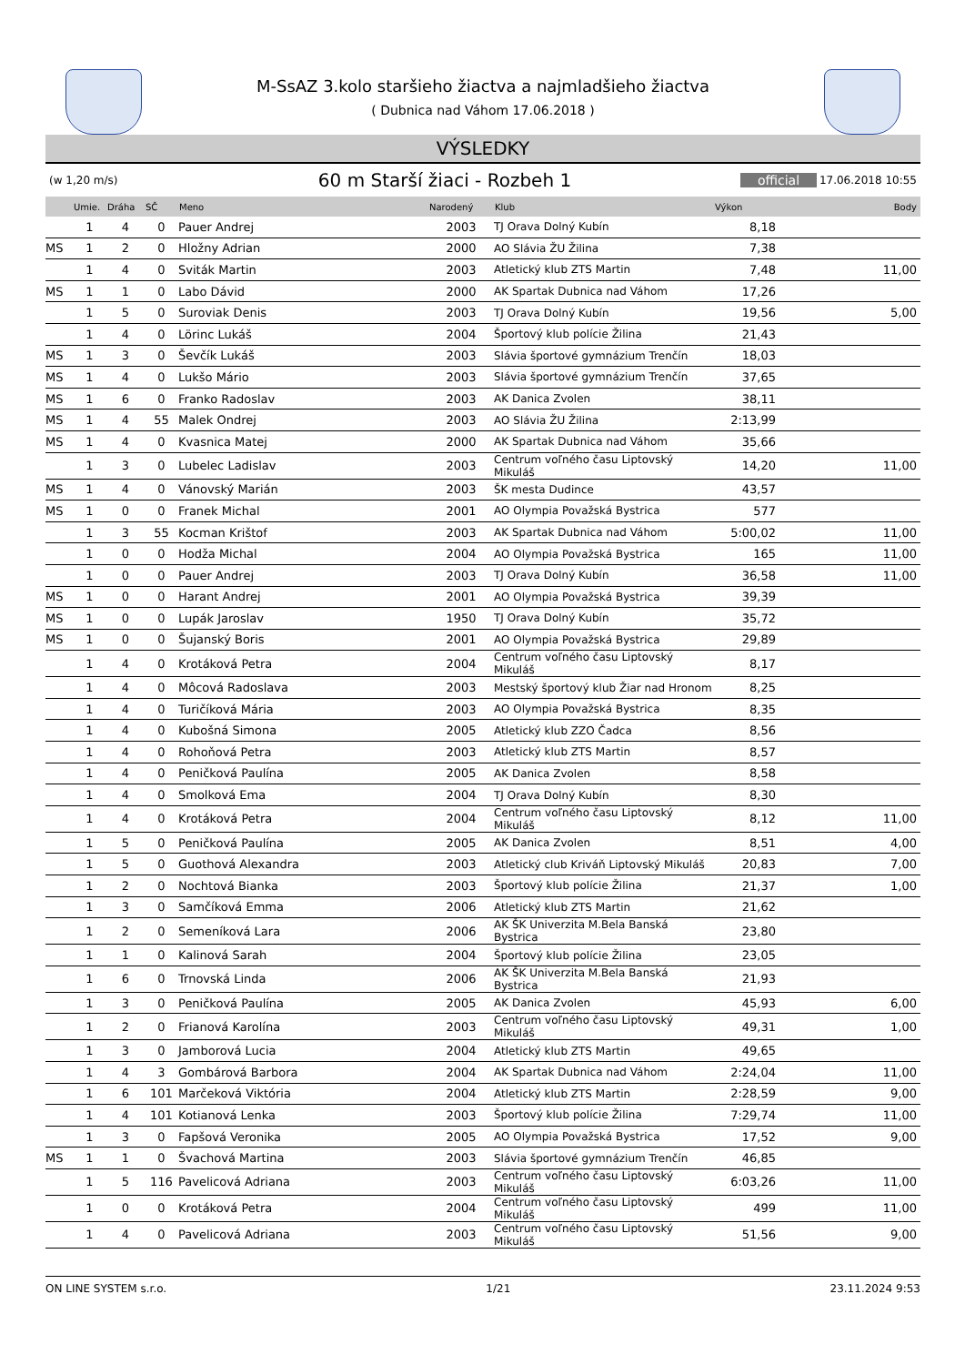M-SsAZ 3.kolo staršieho žiactva a najmladšieho žiactva
( Dubnica nad Váhom 17.06.2018 )
VÝSLEDKY
(w 1,20 m/s) 60 m Starší žiaci - Rozbeh 1 official 17.06.2018 10:55
| | Umie. | Dráha | SČ | Meno | Narodený | Klub | Výkon | Body |
| --- | --- | --- | --- | --- | --- | --- | --- | --- |
| | 1 | 4 | 0 | Pauer Andrej | 2003 | TJ Orava Dolný Kubín | 8,18 | |
| MS | 1 | 2 | 0 | Hložny Adrian | 2000 | AO Slávia ŽU Žilina | 7,38 | |
| | 1 | 4 | 0 | Sviták Martin | 2003 | Atletický klub ZTS Martin | 7,48 | 11,00 |
| MS | 1 | 1 | 0 | Labo Dávid | 2000 | AK Spartak Dubnica nad Váhom | 17,26 | |
| | 1 | 5 | 0 | Suroviak Denis | 2003 | TJ Orava Dolný Kubín | 19,56 | 5,00 |
| | 1 | 4 | 0 | Lörinc Lukáš | 2004 | Športový klub polície Žilina | 21,43 | |
| MS | 1 | 3 | 0 | Ševčík Lukáš | 2003 | Slávia športové gymnázium Trenčín | 18,03 | |
| MS | 1 | 4 | 0 | Lukšo Mário | 2003 | Slávia športové gymnázium Trenčín | 37,65 | |
| MS | 1 | 6 | 0 | Franko Radoslav | 2003 | AK Danica Zvolen | 38,11 | |
| MS | 1 | 4 | 55 | Malek Ondrej | 2003 | AO Slávia ŽU Žilina | 2:13,99 | |
| MS | 1 | 4 | 0 | Kvasnica Matej | 2000 | AK Spartak Dubnica nad Váhom | 35,66 | |
| | 1 | 3 | 0 | Lubelec Ladislav | 2003 | Centrum voľného času Liptovský Mikuláš | 14,20 | 11,00 |
| MS | 1 | 4 | 0 | Vánovský Marián | 2003 | ŠK mesta Dudince | 43,57 | |
| MS | 1 | 0 | 0 | Franek Michal | 2001 | AO Olympia Považská Bystrica | 577 | |
| | 1 | 3 | 55 | Kocman Krištof | 2003 | AK Spartak Dubnica nad Váhom | 5:00,02 | 11,00 |
| | 1 | 0 | 0 | Hodža Michal | 2004 | AO Olympia Považská Bystrica | 165 | 11,00 |
| | 1 | 0 | 0 | Pauer Andrej | 2003 | TJ Orava Dolný Kubín | 36,58 | 11,00 |
| MS | 1 | 0 | 0 | Harant Andrej | 2001 | AO Olympia Považská Bystrica | 39,39 | |
| MS | 1 | 0 | 0 | Lupák Jaroslav | 1950 | TJ Orava Dolný Kubín | 35,72 | |
| MS | 1 | 0 | 0 | Šujanský Boris | 2001 | AO Olympia Považská Bystrica | 29,89 | |
| | 1 | 4 | 0 | Krotáková Petra | 2004 | Centrum voľného času Liptovský Mikuláš | 8,17 | |
| | 1 | 4 | 0 | Môcová Radoslava | 2003 | Mestský športový klub Žiar nad Hronom | 8,25 | |
| | 1 | 4 | 0 | Turičíková Mária | 2003 | AO Olympia Považská Bystrica | 8,35 | |
| | 1 | 4 | 0 | Kubošná Simona | 2005 | Atletický klub ZZO Čadca | 8,56 | |
| | 1 | 4 | 0 | Rohoňová Petra | 2003 | Atletický klub ZTS Martin | 8,57 | |
| | 1 | 4 | 0 | Peničková Paulína | 2005 | AK Danica Zvolen | 8,58 | |
| | 1 | 4 | 0 | Smolková Ema | 2004 | TJ Orava Dolný Kubín | 8,30 | |
| | 1 | 4 | 0 | Krotáková Petra | 2004 | Centrum voľného času Liptovský Mikuláš | 8,12 | 11,00 |
| | 1 | 5 | 0 | Peničková Paulína | 2005 | AK Danica Zvolen | 8,51 | 4,00 |
| | 1 | 5 | 0 | Guothová Alexandra | 2003 | Atletický club Kriváň Liptovský Mikuláš | 20,83 | 7,00 |
| | 1 | 2 | 0 | Nochtová Bianka | 2003 | Športový klub polície Žilina | 21,37 | 1,00 |
| | 1 | 3 | 0 | Samčíková Emma | 2006 | Atletický klub ZTS Martin | 21,62 | |
| | 1 | 2 | 0 | Semeníková Lara | 2006 | AK ŠK Univerzita M.Bela Banská Bystrica | 23,80 | |
| | 1 | 1 | 0 | Kalinová Sarah | 2004 | Športový klub polície Žilina | 23,05 | |
| | 1 | 6 | 0 | Trnovská Linda | 2006 | AK ŠK Univerzita M.Bela Banská Bystrica | 21,93 | |
| | 1 | 3 | 0 | Peničková Paulína | 2005 | AK Danica Zvolen | 45,93 | 6,00 |
| | 1 | 2 | 0 | Frianová Karolína | 2003 | Centrum voľného času Liptovský Mikuláš | 49,31 | 1,00 |
| | 1 | 3 | 0 | Jamborová Lucia | 2004 | Atletický klub ZTS Martin | 49,65 | |
| | 1 | 4 | 3 | Gombárová Barbora | 2004 | AK Spartak Dubnica nad Váhom | 2:24,04 | 11,00 |
| | 1 | 6 | 101 | Marčeková Viktória | 2004 | Atletický klub ZTS Martin | 2:28,59 | 9,00 |
| | 1 | 4 | 101 | Kotianová Lenka | 2003 | Športový klub polície Žilina | 7:29,74 | 11,00 |
| | 1 | 3 | 0 | Fapšová Veronika | 2005 | AO Olympia Považská Bystrica | 17,52 | 9,00 |
| MS | 1 | 1 | 0 | Švachová Martina | 2003 | Slávia športové gymnázium Trenčín | 46,85 | |
| | 1 | 5 | 116 | Pavelicová Adriana | 2003 | Centrum voľného času Liptovský Mikuláš | 6:03,26 | 11,00 |
| | 1 | 0 | 0 | Krotáková Petra | 2004 | Centrum voľného času Liptovský Mikuláš | 499 | 11,00 |
| | 1 | 4 | 0 | Pavelicová Adriana | 2003 | Centrum voľného času Liptovský Mikuláš | 51,56 | 9,00 |
ON LINE SYSTEM s.r.o. 1/21 23.11.2024 9:53